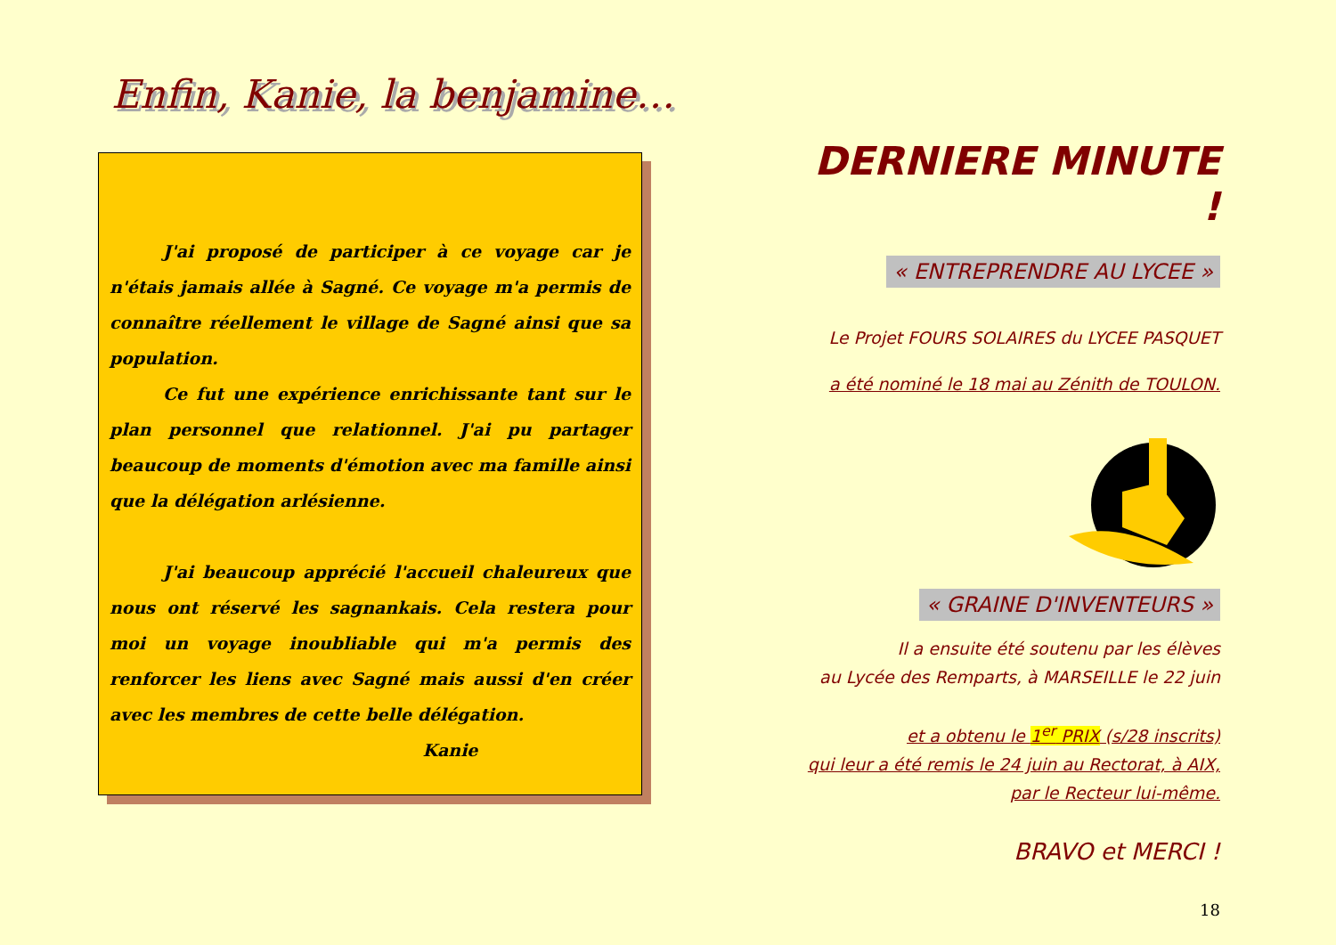Enfin, Kanie, la benjamine…
J'ai proposé de participer à ce voyage car je n'étais jamais allée à Sagné. Ce voyage m'a permis de connaître réellement le village de Sagné ainsi que sa population.
Ce fut une expérience enrichissante tant sur le plan personnel que relationnel. J'ai pu partager beaucoup de moments d'émotion avec ma famille ainsi que la délégation arlésienne.
J'ai beaucoup apprécié l'accueil chaleureux que nous ont réservé les sagnankais. Cela restera pour moi un voyage inoubliable qui m'a permis des renforcer les liens avec Sagné mais aussi d'en créer avec les membres de cette belle délégation.
Kanie
DERNIERE MINUTE !
« ENTREPRENDRE AU LYCEE »
Le Projet FOURS SOLAIRES du LYCEE PASQUET
a été nominé le 18 mai au Zénith de TOULON.
« GRAINE D'INVENTEURS »
Il a ensuite été soutenu par les élèves
au Lycée des Remparts, à MARSEILLE le 22 juin
et a obtenu le 1<sup>er</sup> PRIX (s/28 inscrits)
qui leur a été remis le 24 juin au Rectorat, à AIX,
par le Recteur lui-même.
BRAVO et MERCI !
18